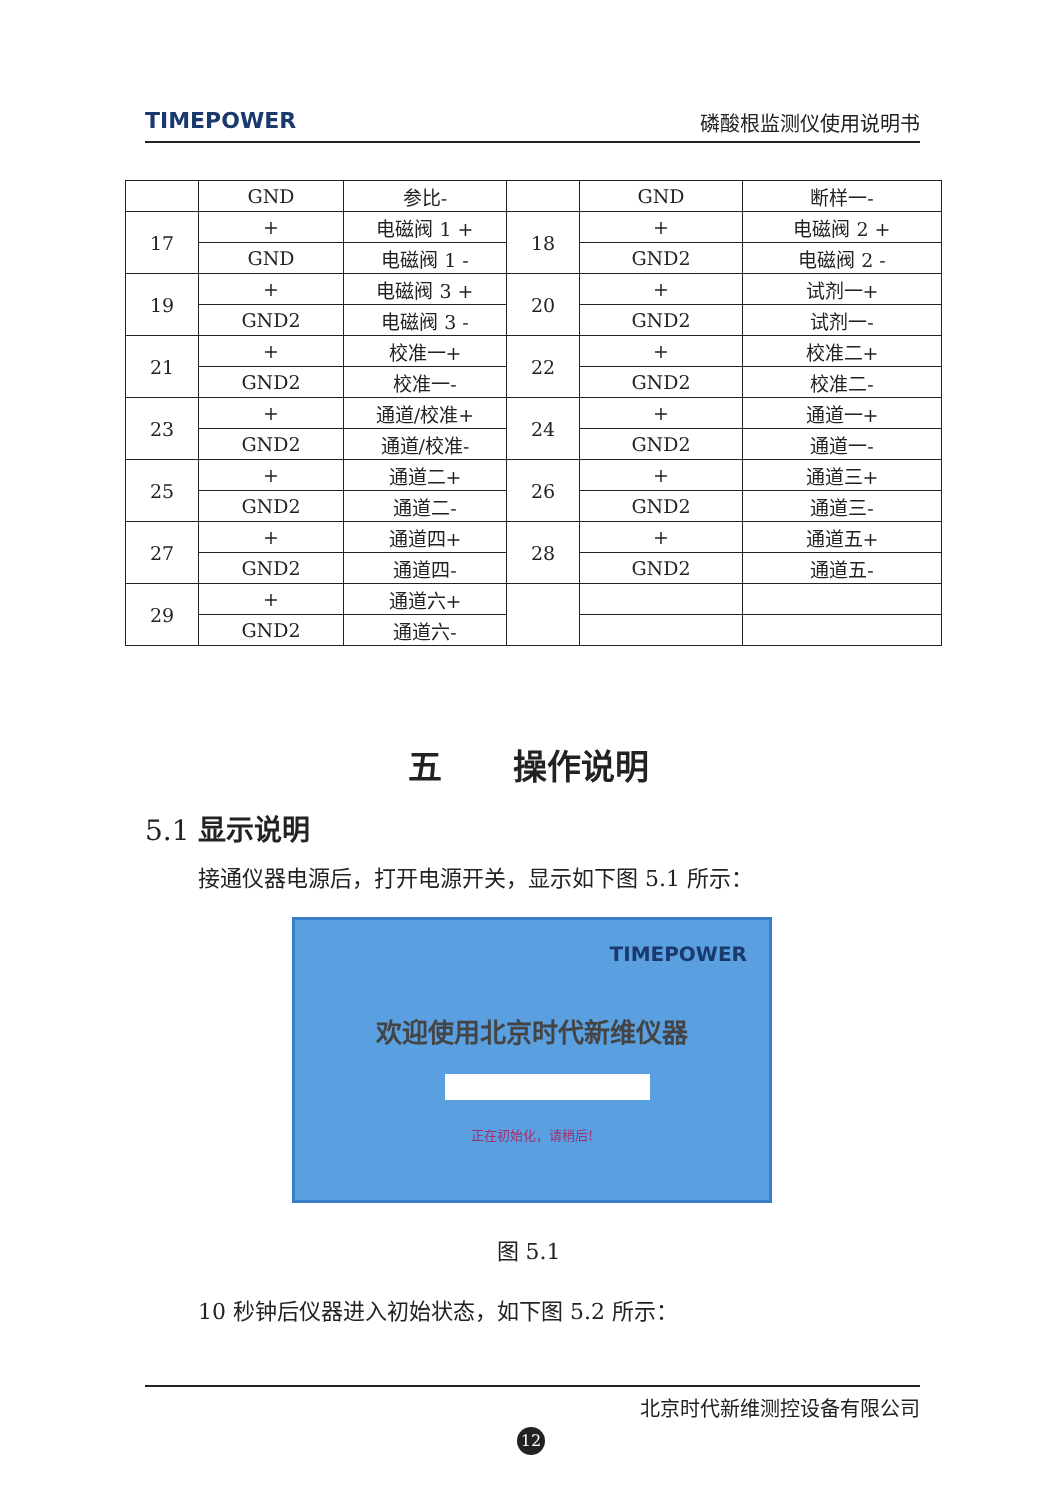TIMEPOWER 磷酸根监测仪使用说明书
| | GND | 参比- | | GND | 断样一- |
| 17 | + | 电磁阀 1 + | 18 | + | 电磁阀 2 + |
| | GND | 电磁阀 1 - | | GND2 | 电磁阀 2 - |
| 19 | + | 电磁阀 3 + | 20 | + | 试剂一+ |
| | GND2 | 电磁阀 3 - | | GND2 | 试剂一- |
| 21 | + | 校准一+ | 22 | + | 校准二+ |
| | GND2 | 校准一- | | GND2 | 校准二- |
| 23 | + | 通道/校准+ | 24 | + | 通道一+ |
| | GND2 | 通道/校准- | | GND2 | 通道一- |
| 25 | + | 通道二+ | 26 | + | 通道三+ |
| | GND2 | 通道二- | | GND2 | 通道三- |
| 27 | + | 通道四+ | 28 | + | 通道五+ |
| | GND2 | 通道四- | | GND2 | 通道五- |
| 29 | + | 通道六+ | | | |
| | GND2 | 通道六- | | | |
五 操作说明
5.1 显示说明
接通仪器电源后，打开电源开关，显示如下图 5.1 所示：
TIMEPOWER
欢迎使用北京时代新维仪器
正在初始化，请稍后!
图 5.1
10 秒钟后仪器进入初始状态，如下图 5.2 所示：
北京时代新维测控设备有限公司
12